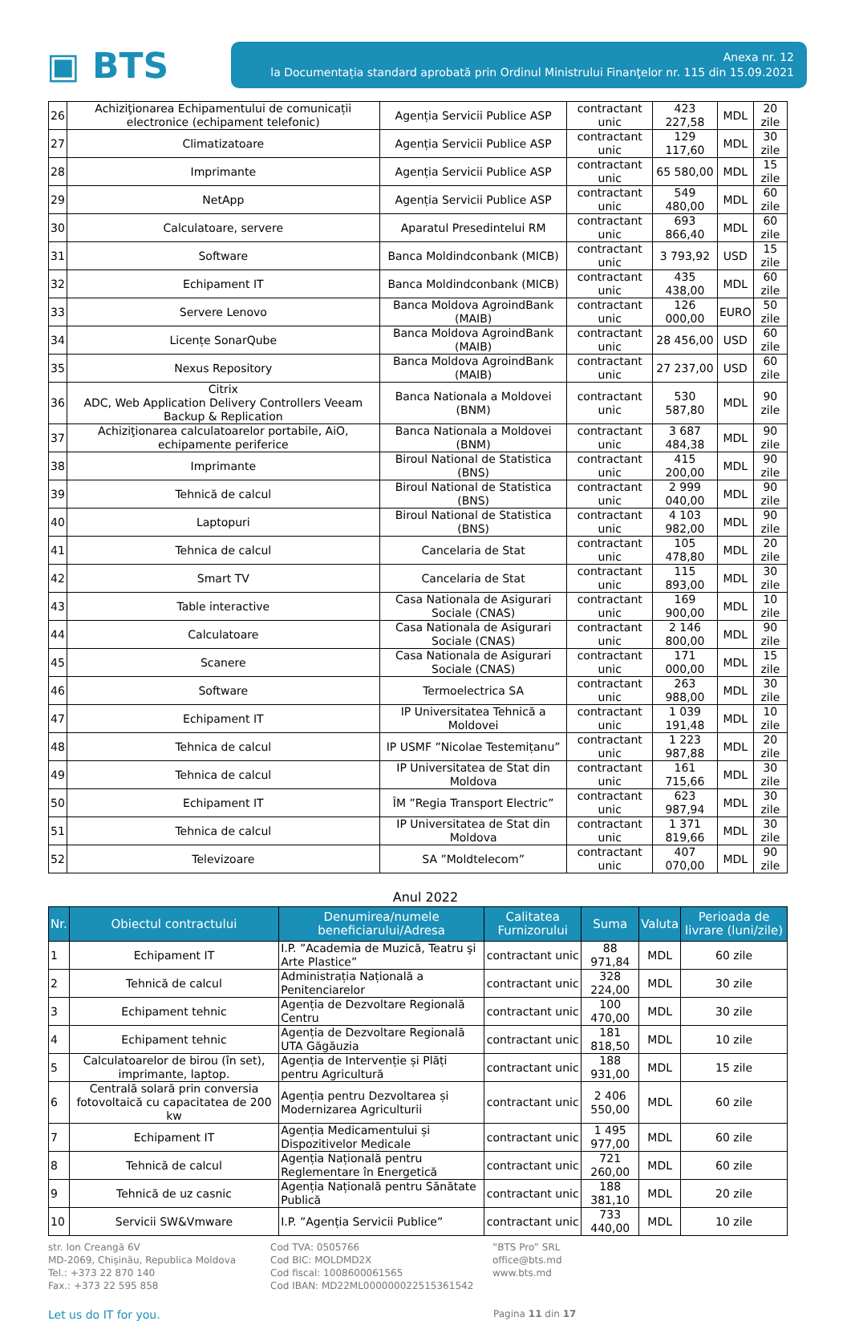▣ BTS
Anexa nr. 12
la Documentația standard aprobată prin Ordinul Ministrului Finanţelor nr. 115 din 15.09.2021
| 26 | Achiziţionarea Echipamentului de comunicații electronice (echipament telefonic) | Agenția Servicii Publice ASP | contractant unic | 423 227,58 | MDL | 20 zile |
| 27 | Climatizatoare | Agenția Servicii Publice ASP | contractant unic | 129 117,60 | MDL | 30 zile |
| 28 | Imprimante | Agenția Servicii Publice ASP | contractant unic | 65 580,00 | MDL | 15 zile |
| 29 | NetApp | Agenția Servicii Publice ASP | contractant unic | 549 480,00 | MDL | 60 zile |
| 30 | Calculatoare, servere | Aparatul Presedintelui RM | contractant unic | 693 866,40 | MDL | 60 zile |
| 31 | Software | Banca Moldindconbank (MICB) | contractant unic | 3 793,92 | USD | 15 zile |
| 32 | Echipament IT | Banca Moldindconbank (MICB) | contractant unic | 435 438,00 | MDL | 60 zile |
| 33 | Servere Lenovo | Banca Moldova AgroindBank (MAIB) | contractant unic | 126 000,00 | EURO | 50 zile |
| 34 | Licențe SonarQube | Banca Moldova AgroindBank (MAIB) | contractant unic | 28 456,00 | USD | 60 zile |
| 35 | Nexus Repository | Banca Moldova AgroindBank (MAIB) | contractant unic | 27 237,00 | USD | 60 zile |
| 36 | Citrix ADC, Web Application Delivery Controllers Veeam Backup & Replication | Banca Nationala a Moldovei (BNM) | contractant unic | 530 587,80 | MDL | 90 zile |
| 37 | Achiziţionarea calculatoarelor portabile, AiO, echipamente periferice | Banca Nationala a Moldovei (BNM) | contractant unic | 3 687 484,38 | MDL | 90 zile |
| 38 | Imprimante | Biroul National de Statistica (BNS) | contractant unic | 415 200,00 | MDL | 90 zile |
| 39 | Tehnică de calcul | Biroul National de Statistica (BNS) | contractant unic | 2 999 040,00 | MDL | 90 zile |
| 40 | Laptopuri | Biroul National de Statistica (BNS) | contractant unic | 4 103 982,00 | MDL | 90 zile |
| 41 | Tehnica de calcul | Cancelaria de Stat | contractant unic | 105 478,80 | MDL | 20 zile |
| 42 | Smart TV | Cancelaria de Stat | contractant unic | 115 893,00 | MDL | 30 zile |
| 43 | Table interactive | Casa Nationala de Asigurari Sociale (CNAS) | contractant unic | 169 900,00 | MDL | 10 zile |
| 44 | Calculatoare | Casa Nationala de Asigurari Sociale (CNAS) | contractant unic | 2 146 800,00 | MDL | 90 zile |
| 45 | Scanere | Casa Nationala de Asigurari Sociale (CNAS) | contractant unic | 171 000,00 | MDL | 15 zile |
| 46 | Software | Termoelectrica SA | contractant unic | 263 988,00 | MDL | 30 zile |
| 47 | Echipament IT | IP Universitatea Tehnică a Moldovei | contractant unic | 1 039 191,48 | MDL | 10 zile |
| 48 | Tehnica de calcul | IP USMF ”Nicolae Testemițanu” | contractant unic | 1 223 987,88 | MDL | 20 zile |
| 49 | Tehnica de calcul | IP Universitatea de Stat din Moldova | contractant unic | 161 715,66 | MDL | 30 zile |
| 50 | Echipament IT | ÎM ”Regia Transport Electric” | contractant unic | 623 987,94 | MDL | 30 zile |
| 51 | Tehnica de calcul | IP Universitatea de Stat din Moldova | contractant unic | 1 371 819,66 | MDL | 30 zile |
| 52 | Televizoare | SA ”Moldtelecom” | contractant unic | 407 070,00 | MDL | 90 zile |
Anul 2022
| Nr. | Obiectul contractului | Denumirea/numele beneficiarului/Adresa | Calitatea Furnizorului | Suma | Valuta | Perioada de livrare (luni/zile) |
| --- | --- | --- | --- | --- | --- | --- |
| 1 | Echipament IT | I.P. ”Academia de Muzică, Teatru şi Arte Plastice” | contractant unic | 88 971,84 | MDL | 60 zile |
| 2 | Tehnică de calcul | Administrația Națională a Penitenciarelor | contractant unic | 328 224,00 | MDL | 30 zile |
| 3 | Echipament tehnic | Agenția de Dezvoltare Regională Centru | contractant unic | 100 470,00 | MDL | 30 zile |
| 4 | Echipament tehnic | Agenția de Dezvoltare Regională UTA Găgăuzia | contractant unic | 181 818,50 | MDL | 10 zile |
| 5 | Calculatoarelor de birou (în set), imprimante, laptop. | Agenția de Intervenție și Plăți pentru Agricultură | contractant unic | 188 931,00 | MDL | 15 zile |
| 6 | Centrală solară prin conversia fotovoltaică cu capacitatea de 200 kw | Agenția pentru Dezvoltarea și Modernizarea Agriculturii | contractant unic | 2 406 550,00 | MDL | 60 zile |
| 7 | Echipament IT | Agenția Medicamentului și Dispozitivelor Medicale | contractant unic | 1 495 977,00 | MDL | 60 zile |
| 8 | Tehnică de calcul | Agenția Națională pentru Reglementare în Energetică | contractant unic | 721 260,00 | MDL | 60 zile |
| 9 | Tehnică de uz casnic | Agenția Națională pentru Sănătate Publică | contractant unic | 188 381,10 | MDL | 20 zile |
| 10 | Servicii SW&Vmware | I.P. ”Agenția Servicii Publice” | contractant unic | 733 440,00 | MDL | 10 zile |
str. Ion Creangă 6V
MD-2069, Chișinău, Republica Moldova
Tel.: +373 22 870 140
Fax.: +373 22 595 858
Cod TVA: 0505766
Cod BIC: MOLDMD2X
Cod fiscal: 1008600061565
Cod IBAN: MD22ML000000022515361542
”BTS Pro” SRL
office@bts.md
www.bts.md
Let us do IT for you.
Pagina 11 din 17